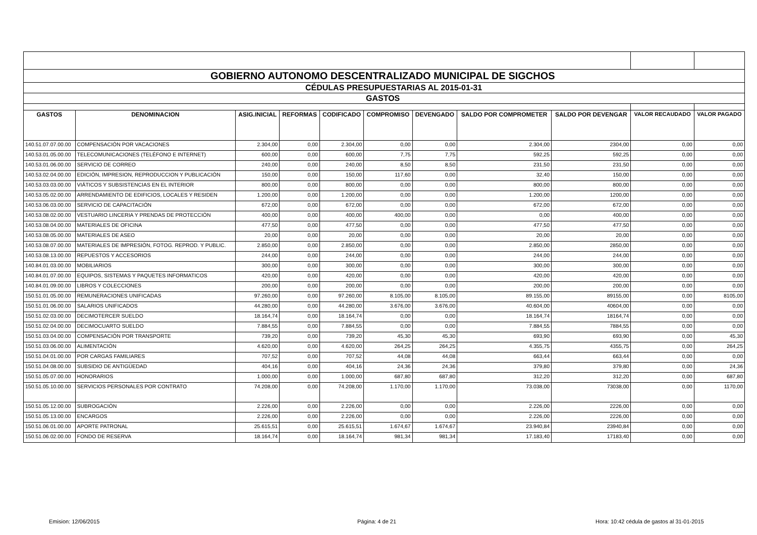| GOBIERNO AUTONOMO DESCENTRALIZADO MUNICIPAL DE SIGCHOS | | | | | | | | | | |
| CÉDULAS PRESUPUESTARIAS AL 2015-01-31 | | | | | | | | | | |
| GASTOS | | | | | | | | | | |
| GASTOS | DENOMINACION | ASIG.INICIAL | REFORMAS | CODIFICADO | COMPROMISO | DEVENGADO | SALDO POR COMPROMETER | SALDO POR DEVENGAR | VALOR RECAUDADO | VALOR PAGADO |
| 140.51.07.07.00.00 | COMPENSACIÓN POR VACACIONES | 2.304,00 | 0,00 | 2.304,00 | 0,00 | 0,00 | 2.304,00 | 2304,00 | 0,00 | 0,00 |
| 140.53.01.05.00.00 | TELECOMUNICACIONES (TELÉFONO E INTERNET) | 600,00 | 0,00 | 600,00 | 7,75 | 7,75 | 592,25 | 592,25 | 0,00 | 0,00 |
| 140.53.01.06.00.00 | SERVICIO DE CORREO | 240,00 | 0,00 | 240,00 | 8,50 | 8,50 | 231,50 | 231,50 | 0,00 | 0,00 |
| 140.53.02.04.00.00 | EDICIÓN, IMPRESION, REPRODUCCION Y PUBLICACIÓN | 150,00 | 0,00 | 150,00 | 117,60 | 0,00 | 32,40 | 150,00 | 0,00 | 0,00 |
| 140.53.03.03.00.00 | VIÁTICOS Y SUBSISTENCIAS EN EL INTERIOR | 800,00 | 0,00 | 800,00 | 0,00 | 0,00 | 800,00 | 800,00 | 0,00 | 0,00 |
| 140.53.05.02.00.00 | ARRENDAMIENTO DE EDIFICIOS, LOCALES Y RESIDEN | 1.200,00 | 0,00 | 1.200,00 | 0,00 | 0,00 | 1.200,00 | 1200,00 | 0,00 | 0,00 |
| 140.53.06.03.00.00 | SERVICIO DE CAPACITACIÓN | 672,00 | 0,00 | 672,00 | 0,00 | 0,00 | 672,00 | 672,00 | 0,00 | 0,00 |
| 140.53.08.02.00.00 | VESTUARIO LINCERIA Y PRENDAS DE PROTECCIÓN | 400,00 | 0,00 | 400,00 | 400,00 | 0,00 | 0,00 | 400,00 | 0,00 | 0,00 |
| 140.53.08.04.00.00 | MATERIALES DE OFICINA | 477,50 | 0,00 | 477,50 | 0,00 | 0,00 | 477,50 | 477,50 | 0,00 | 0,00 |
| 140.53.08.05.00.00 | MATERIALES DE ASEO | 20,00 | 0,00 | 20,00 | 0,00 | 0,00 | 20,00 | 20,00 | 0,00 | 0,00 |
| 140.53.08.07.00.00 | MATERIALES DE IMPRESIÓN, FOTOG. REPROD. Y PUBLIC. | 2.850,00 | 0,00 | 2.850,00 | 0,00 | 0,00 | 2.850,00 | 2850,00 | 0,00 | 0,00 |
| 140.53.08.13.00.00 | REPUESTOS Y ACCESORIOS | 244,00 | 0,00 | 244,00 | 0,00 | 0,00 | 244,00 | 244,00 | 0,00 | 0,00 |
| 140.84.01.03.00.00 | MOBILIARIOS | 300,00 | 0,00 | 300,00 | 0,00 | 0,00 | 300,00 | 300,00 | 0,00 | 0,00 |
| 140.84.01.07.00.00 | EQUIPOS, SISTEMAS Y PAQUETES INFORMATICOS | 420,00 | 0,00 | 420,00 | 0,00 | 0,00 | 420,00 | 420,00 | 0,00 | 0,00 |
| 140.84.01.09.00.00 | LIBROS Y COLECCIONES | 200,00 | 0,00 | 200,00 | 0,00 | 0,00 | 200,00 | 200,00 | 0,00 | 0,00 |
| 150.51.01.05.00.00 | REMUNERACIONES UNIFICADAS | 97.260,00 | 0,00 | 97.260,00 | 8.105,00 | 8.105,00 | 89.155,00 | 89155,00 | 0,00 | 8105,00 |
| 150.51.01.06.00.00 | SALARIOS UNIFICADOS | 44.280,00 | 0,00 | 44.280,00 | 3.676,00 | 3.676,00 | 40.604,00 | 40604,00 | 0,00 | 0,00 |
| 150.51.02.03.00.00 | DECIMOTERCER SUELDO | 18.164,74 | 0,00 | 18.164,74 | 0,00 | 0,00 | 18.164,74 | 18164,74 | 0,00 | 0,00 |
| 150.51.02.04.00.00 | DECIMOCUARTO SUELDO | 7.884,55 | 0,00 | 7.884,55 | 0,00 | 0,00 | 7.884,55 | 7884,55 | 0,00 | 0,00 |
| 150.51.03.04.00.00 | COMPENSACIÓN POR TRANSPORTE | 739,20 | 0,00 | 739,20 | 45,30 | 45,30 | 693,90 | 693,90 | 0,00 | 45,30 |
| 150.51.03.06.00.00 | ALIMENTACIÓN | 4.620,00 | 0,00 | 4.620,00 | 264,25 | 264,25 | 4.355,75 | 4355,75 | 0,00 | 264,25 |
| 150.51.04.01.00.00 | POR CARGAS FAMILIARES | 707,52 | 0,00 | 707,52 | 44,08 | 44,08 | 663,44 | 663,44 | 0,00 | 0,00 |
| 150.51.04.08.00.00 | SUBSIDIO DE ANTIGÜEDAD | 404,16 | 0,00 | 404,16 | 24,36 | 24,36 | 379,80 | 379,80 | 0,00 | 24,36 |
| 150.51.05.07.00.00 | HONORARIOS | 1.000,00 | 0,00 | 1.000,00 | 687,80 | 687,80 | 312,20 | 312,20 | 0,00 | 687,80 |
| 150.51.05.10.00.00 | SERVICIOS PERSONALES POR CONTRATO | 74.208,00 | 0,00 | 74.208,00 | 1.170,00 | 1.170,00 | 73.038,00 | 73038,00 | 0,00 | 1170,00 |
| 150.51.05.12.00.00 | SUBROGACIÓN | 2.226,00 | 0,00 | 2.226,00 | 0,00 | 0,00 | 2.226,00 | 2226,00 | 0,00 | 0,00 |
| 150.51.05.13.00.00 | ENCARGOS | 2.226,00 | 0,00 | 2.226,00 | 0,00 | 0,00 | 2.226,00 | 2226,00 | 0,00 | 0,00 |
| 150.51.06.01.00.00 | APORTE PATRONAL | 25.615,51 | 0,00 | 25.615,51 | 1.674,67 | 1.674,67 | 23.940,84 | 23940,84 | 0,00 | 0,00 |
| 150.51.06.02.00.00 | FONDO DE RESERVA | 18.164,74 | 0,00 | 18.164,74 | 981,34 | 981,34 | 17.183,40 | 17183,40 | 0,00 | 0,00 |
Emision: 12/06/2015 Página: 4 de 21 Hora: 10:42 cédula de gastos al 31-01-2015